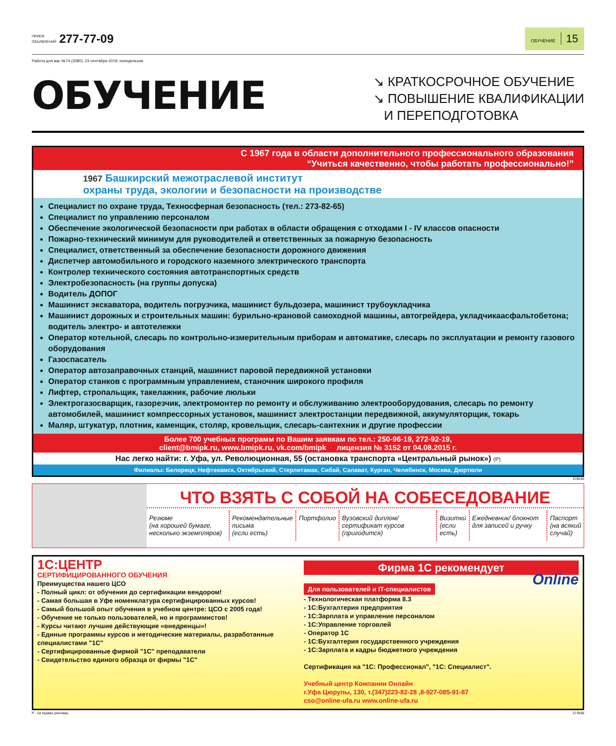ПРИЕМ
ОБЪЯВЛЕНИЙ 277-77-09
ОБУЧЕНИЕ 15
Работа для вас №74 (2080), 23 сентября 2019, понедельник
ОБУЧЕНИЕ
↘ КРАТКОСРОЧНОЕ ОБУЧЕНИЕ
↘ ПОВЫШЕНИЕ КВАЛИФИКАЦИИ
И ПЕРЕПОДГОТОВКА
С 1967 года в области дополнительного профессионального образования
“Учиться качественно, чтобы работать профессионально!”
1967 Башкирский межотраслевой институт
охраны труда, экологии и безопасности на производстве
Специалист по охране труда, Техносферная безопасность (тел.: 273-82-65)
Специалист по управлению персоналом
Обеспечение экологической безопасности при работах в области обращения с отходами I - IV классов опасности
Пожарно-технический минимум для руководителей и ответственных за пожарную безопасность
Специалист, ответственный за обеспечение безопасности дорожного движения
Диспетчер автомобильного и городского наземного электрического транспорта
Контролер технического состояния автотранспортных средств
Электробезопасность (на группы допуска)
Водитель ДОПОГ
Машинист экскаватора, водитель погрузчика, машинист бульдозера, машинист трубоукладчика
Машинист дорожных и строительных машин: бурильно-крановой самоходной машины, автогрейдера, укладчикаасфальтобетона; водитель электро- и автотележки
Оператор котельной, слесарь по контрольно-измерительным приборам и автоматике, слесарь по эксплуатации и ремонту газового оборудования
Газоспасатель
Оператор автозаправочных станций, машинист паровой передвижной установки
Оператор станков с программным управлением, станочник широкого профиля
Лифтер, стропальщик, такелажник, рабочие люльки
Электрогазосварщик, газорезчик, электромонтер по ремонту и обслуживанию электрооборудования, слесарь по ремонту автомобилей, машинист компрессорных установок, машинист электростанции передвижной, аккумуляторщик, токарь
Маляр, штукатур, плотник, каменщик, столяр, кровельщик, слесарь-сантехник и другие профессии
Более 700 учебных программ по Вашим заявкам по тел.: 250-96-19, 272-92-19,
client@bmipk.ru, www.bmipk.ru, vk.com/bmipk лицензия № 3152 от 04.08.2015 г.
Нас легко найти: г. Уфа, ул. Революционная, 55 (остановка транспорта «Центральный рынок») (Р)
Филиалы: Белорецк, Нефтекамск, Октябрьский, Стерлитамак, Сибай, Салават, Курган, Челябинск, Москва, Дюртюли
378536
ЧТО ВЗЯТЬ С СОБОЙ НА СОБЕСЕДОВАНИЕ
Резюме
(на хорошей бумаге, несколько экземпляров)
Рекомендательные письма
(если есть)
Портфолио Вузовский диплом/ сертификат курсов (пригодится)
Визитки
(если есть)
Ежедневник/ блокнот для записей и ручку
Паспорт
(на всякий случай)
1С:ЦЕНТР
СЕРТИФИЦИРОВАННОГО ОБУЧЕНИЯ
Преимущества нашего ЦСО
- Полный цикл: от обучения до сертификации вендором!
- Самая большая в Уфе номенклатура сертифицированных курсов!
- Самый большой опыт обучения в учебном центре: ЦСО с 2005 года!
- Обучение не только пользователей, но и программистов!
- Курсы читают лучшие действующие «внедренцы»!
- Единые программы курсов и методические материалы, разработанные специалистами "1С"
- Сертифицированные фирмой "1С" преподаватели
- Свидетельство единого образца от фирмы "1С"
Фирма 1С рекомендует
Online
Для пользователей и IT-специалистов
- Технологическая платформа 8.3
- 1С:Бухгалтерия предприятия
- 1С:Зарплата и управление персоналом
- 1С:Управление торговлей
- Оператор 1С
- 1С:Бухгалтерия государственного учреждения
- 1С:Зарплата и кадры бюджетного учреждения
Сертификация на "1С: Профессионал", "1С: Специалист".
Учебный центр Компании Онлайн
г.Уфа Цюрупы, 130, т.(347)223-82-28 ,8-927-085-91-87
cso@online-ufa.ru www.online-ufa.ru
Р - на правах рекламы 373948